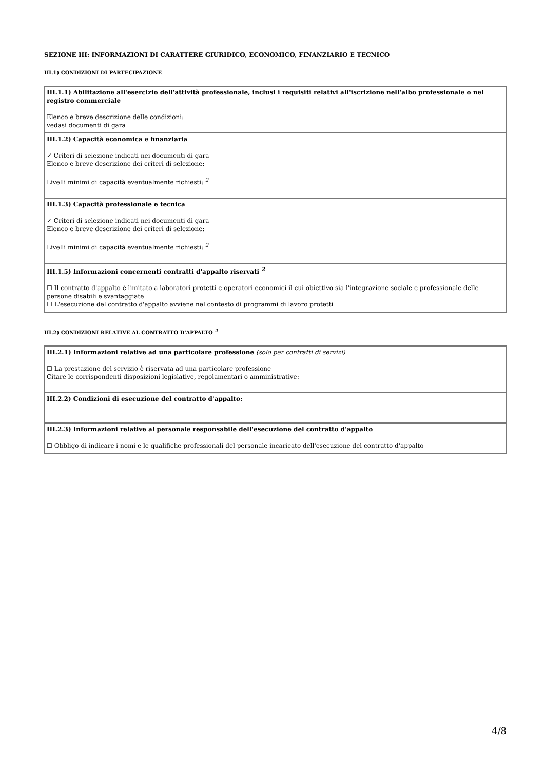SEZIONE III: INFORMAZIONI DI CARATTERE GIURIDICO, ECONOMICO, FINANZIARIO E TECNICO
III.1) CONDIZIONI DI PARTECIPAZIONE
| III.1.1) Abilitazione all'esercizio dell'attività professionale, inclusi i requisiti relativi all'iscrizione nell'albo professionale o nel registro commerciale Elenco e breve descrizione delle condizioni: vedasi documenti di gara |
| III.1.2) Capacità economica e finanziaria ✓ Criteri di selezione indicati nei documenti di gara Elenco e breve descrizione dei criteri di selezione: Livelli minimi di capacità eventualmente richiesti: <sup>2</sup> |
| III.1.3) Capacità professionale e tecnica ✓ Criteri di selezione indicati nei documenti di gara Elenco e breve descrizione dei criteri di selezione: Livelli minimi di capacità eventualmente richiesti: <sup>2</sup> |
| III.1.5) Informazioni concernenti contratti d'appalto riservati <sup>2</sup> ☐ Il contratto d'appalto è limitato a laboratori protetti e operatori economici il cui obiettivo sia l'integrazione sociale e professionale delle persone disabili e svantaggiate ☐ L'esecuzione del contratto d'appalto avviene nel contesto di programmi di lavoro protetti |
III.2) CONDIZIONI RELATIVE AL CONTRATTO D'APPALTO <sup>2</sup>
| III.2.1) Informazioni relative ad una particolare professione (solo per contratti di servizi) ☐ La prestazione del servizio è riservata ad una particolare professione Citare le corrispondenti disposizioni legislative, regolamentari o amministrative: |
| III.2.2) Condizioni di esecuzione del contratto d'appalto: |
| III.2.3) Informazioni relative al personale responsabile dell'esecuzione del contratto d'appalto ☐ Obbligo di indicare i nomi e le qualifiche professionali del personale incaricato dell'esecuzione del contratto d'appalto |
4/8